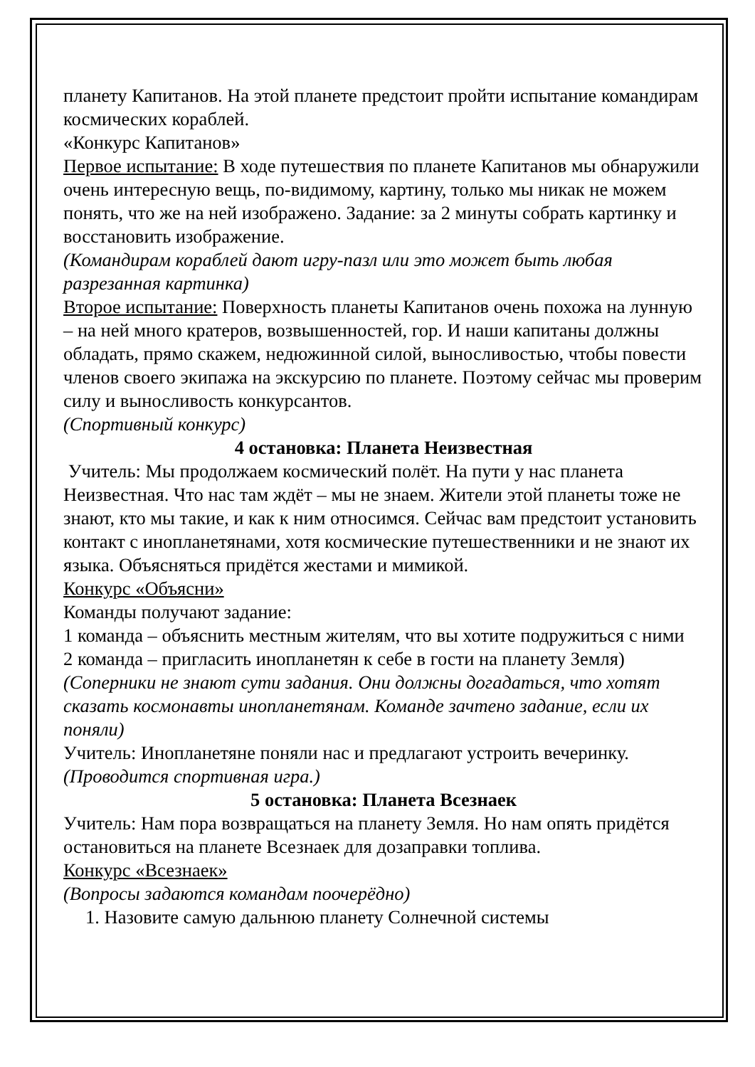планету Капитанов. На этой планете предстоит пройти испытание командирам космических кораблей.
«Конкурс Капитанов»
Первое испытание: В ходе путешествия по планете Капитанов мы обнаружили очень интересную вещь, по-видимому, картину, только мы никак не можем понять, что же на ней изображено. Задание: за 2 минуты собрать картинку и восстановить изображение.
(Командирам кораблей дают игру-пазл или это может быть любая разрезанная картинка)
Второе испытание: Поверхность планеты Капитанов очень похожа на лунную – на ней много кратеров, возвышенностей, гор. И наши капитаны должны обладать, прямо скажем, недюжинной силой, выносливостью, чтобы повести членов своего экипажа на экскурсию по планете. Поэтому сейчас мы проверим силу и выносливость конкурсантов.
(Спортивный конкурс)
4 остановка: Планета Неизвестная
Учитель: Мы продолжаем космический полёт. На пути у нас планета Неизвестная. Что нас там ждёт – мы не знаем. Жители этой планеты тоже не знают, кто мы такие, и как к ним относимся. Сейчас вам предстоит установить контакт с инопланетянами, хотя космические путешественники и не знают их языка. Объясняться придётся жестами и мимикой.
Конкурс «Объясни»
Команды получают задание:
1 команда – объяснить местным жителям, что вы хотите подружиться с ними
2 команда – пригласить инопланетян к себе в гости на планету Земля)
(Соперники не знают сути задания. Они должны догадаться, что хотят сказать космонавты инопланетянам. Команде зачтено задание, если их поняли)
Учитель: Инопланетяне поняли нас и предлагают устроить вечеринку.
(Проводится спортивная игра.)
5 остановка: Планета Всезнаек
Учитель: Нам пора возвращаться на планету Земля. Но нам опять придётся остановиться на планете Всезнаек для дозаправки топлива.
Конкурс «Всезнаек»
(Вопросы задаются командам поочерёдно)
1. Назовите самую дальнюю планету Солнечной системы